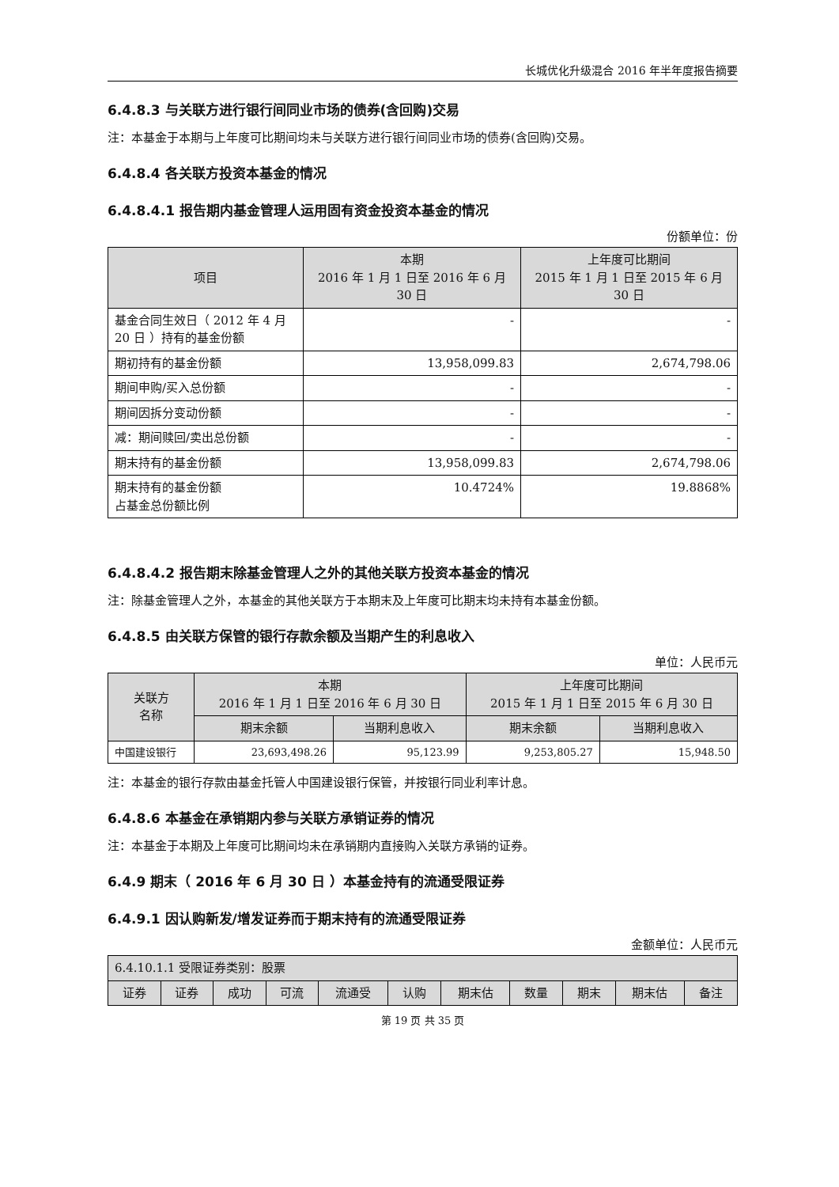长城优化升级混合 2016 年半年度报告摘要
6.4.8.3 与关联方进行银行间同业市场的债券(含回购)交易
注：本基金于本期与上年度可比期间均未与关联方进行银行间同业市场的债券(含回购)交易。
6.4.8.4 各关联方投资本基金的情况
6.4.8.4.1 报告期内基金管理人运用固有资金投资本基金的情况
份额单位：份
| 项目 | 本期 2016 年 1 月 1 日至 2016 年 6 月 30 日 | 上年度可比期间 2015 年 1 月 1 日至 2015 年 6 月 30 日 |
| --- | --- | --- |
| 基金合同生效日（ 2012 年 4 月 20 日 ）持有的基金份额 | - | - |
| 期初持有的基金份额 | 13,958,099.83 | 2,674,798.06 |
| 期间申购/买入总份额 | - | - |
| 期间因拆分变动份额 | - | - |
| 减：期间赎回/卖出总份额 | - | - |
| 期末持有的基金份额 | 13,958,099.83 | 2,674,798.06 |
| 期末持有的基金份额 占基金总份额比例 | 10.4724% | 19.8868% |
6.4.8.4.2 报告期末除基金管理人之外的其他关联方投资本基金的情况
注：除基金管理人之外，本基金的其他关联方于本期末及上年度可比期末均未持有本基金份额。
6.4.8.5 由关联方保管的银行存款余额及当期产生的利息收入
单位：人民币元
| 关联方 名称 | 本期 2016 年 1 月 1 日至 2016 年 6 月 30 日 | | 上年度可比期间 2015 年 1 月 1 日至 2015 年 6 月 30 日 | |
| --- | --- | --- | --- | --- |
| | 期末余额 | 当期利息收入 | 期末余额 | 当期利息收入 |
| 中国建设银行 | 23,693,498.26 | 95,123.99 | 9,253,805.27 | 15,948.50 |
注：本基金的银行存款由基金托管人中国建设银行保管，并按银行同业利率计息。
6.4.8.6 本基金在承销期内参与关联方承销证券的情况
注：本基金于本期及上年度可比期间均未在承销期内直接购入关联方承销的证券。
6.4.9 期末（ 2016 年 6 月 30 日 ）本基金持有的流通受限证券
6.4.9.1 因认购新发/增发证券而于期末持有的流通受限证券
金额单位：人民币元
| 6.4.10.1.1 受限证券类别：股票 | | | | | | | | | | |
| --- | --- | --- | --- | --- | --- | --- | --- | --- | --- | --- |
| 证券 | 证券 | 成功 | 可流 | 流通受 | 认购 | 期末估 | 数量 | 期末 | 期末估 | 备注 |
第 19 页 共 35 页